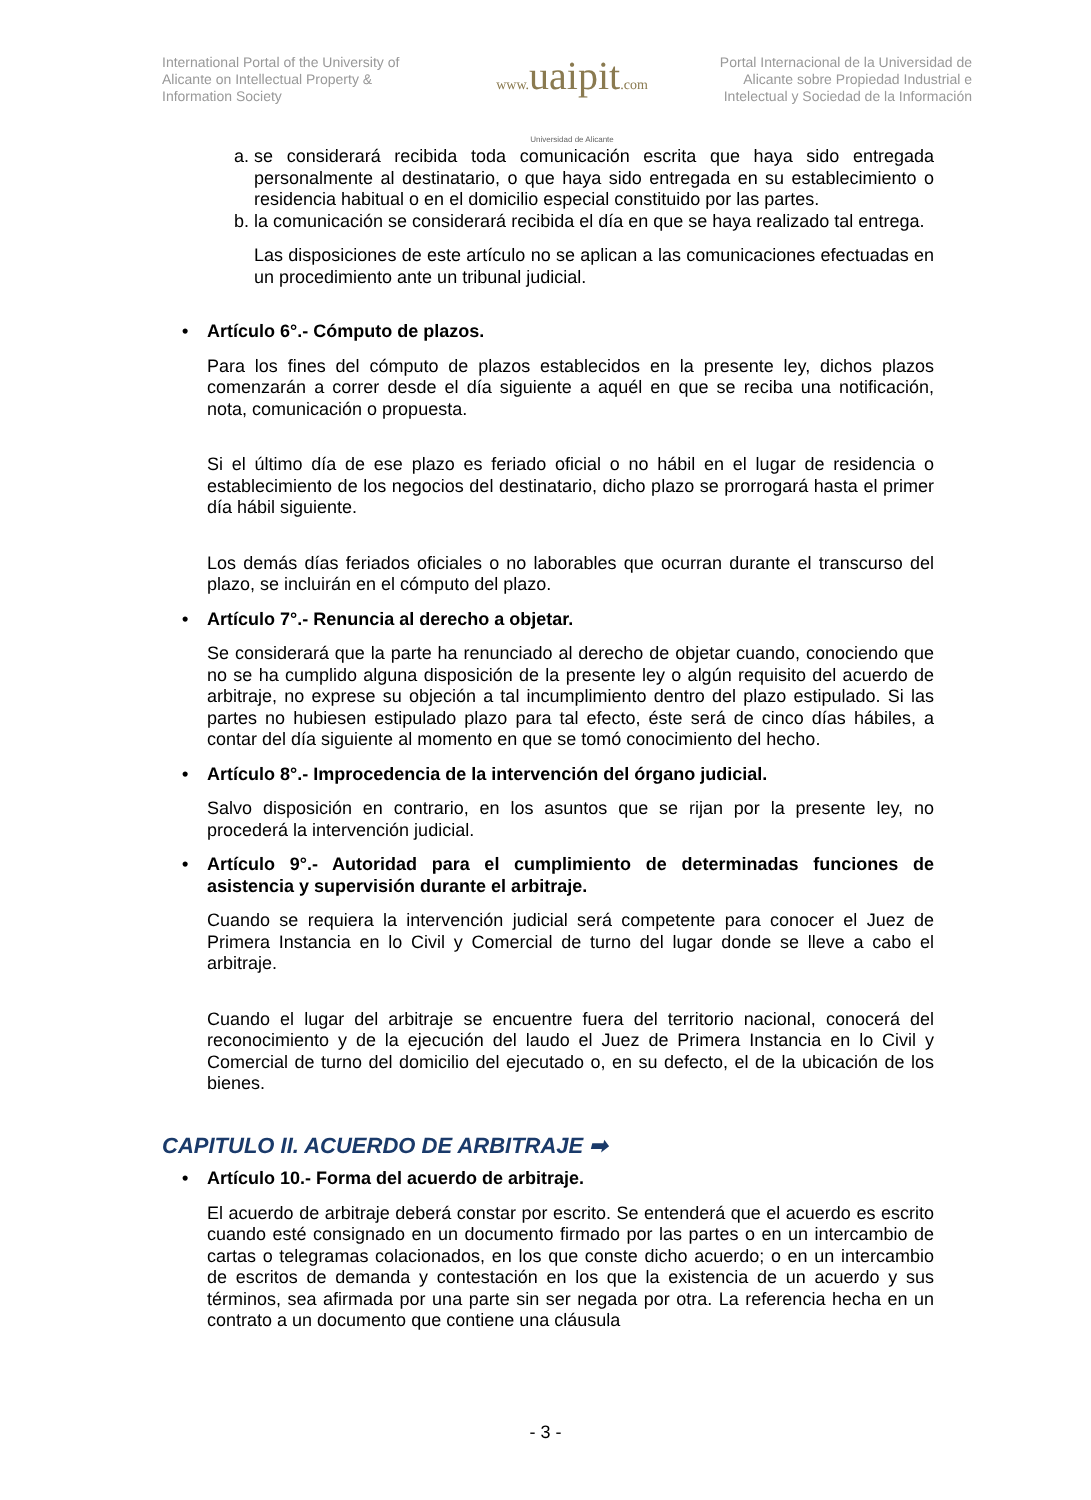International Portal of the University of Alicante on Intellectual Property & Information Society
www. uaipit.com
Universidad de Alicante
Portal Internacional de la Universidad de Alicante sobre Propiedad Industrial e Intelectual y Sociedad de la Información
a. se considerará recibida toda comunicación escrita que haya sido entregada personalmente al destinatario, o que haya sido entregada en su establecimiento o residencia habitual o en el domicilio especial constituido por las partes.
b. la comunicación se considerará recibida el día en que se haya realizado tal entrega.
Las disposiciones de este artículo no se aplican a las comunicaciones efectuadas en un procedimiento ante un tribunal judicial.
• Artículo 6°.- Cómputo de plazos.
Para los fines del cómputo de plazos establecidos en la presente ley, dichos plazos comenzarán a correr desde el día siguiente a aquél en que se reciba una notificación, nota, comunicación o propuesta.
Si el último día de ese plazo es feriado oficial o no hábil en el lugar de residencia o establecimiento de los negocios del destinatario, dicho plazo se prorrogará hasta el primer día hábil siguiente.
Los demás días feriados oficiales o no laborables que ocurran durante el transcurso del plazo, se incluirán en el cómputo del plazo.
• Artículo 7°.- Renuncia al derecho a objetar.
Se considerará que la parte ha renunciado al derecho de objetar cuando, conociendo que no se ha cumplido alguna disposición de la presente ley o algún requisito del acuerdo de arbitraje, no exprese su objeción a tal incumplimiento dentro del plazo estipulado. Si las partes no hubiesen estipulado plazo para tal efecto, éste será de cinco días hábiles, a contar del día siguiente al momento en que se tomó conocimiento del hecho.
• Artículo 8°.- Improcedencia de la intervención del órgano judicial.
Salvo disposición en contrario, en los asuntos que se rijan por la presente ley, no procederá la intervención judicial.
• Artículo 9°.- Autoridad para el cumplimiento de determinadas funciones de asistencia y supervisión durante el arbitraje.
Cuando se requiera la intervención judicial será competente para conocer el Juez de Primera Instancia en lo Civil y Comercial de turno del lugar donde se lleve a cabo el arbitraje.
Cuando el lugar del arbitraje se encuentre fuera del territorio nacional, conocerá del reconocimiento y de la ejecución del laudo el Juez de Primera Instancia en lo Civil y Comercial de turno del domicilio del ejecutado o, en su defecto, el de la ubicación de los bienes.
CAPITULO II. ACUERDO DE ARBITRAJE ➡
• Artículo 10.- Forma del acuerdo de arbitraje.
El acuerdo de arbitraje deberá constar por escrito. Se entenderá que el acuerdo es escrito cuando esté consignado en un documento firmado por las partes o en un intercambio de cartas o telegramas colacionados, en los que conste dicho acuerdo; o en un intercambio de escritos de demanda y contestación en los que la existencia de un acuerdo y sus términos, sea afirmada por una parte sin ser negada por otra. La referencia hecha en un contrato a un documento que contiene una cláusula
- 3 -